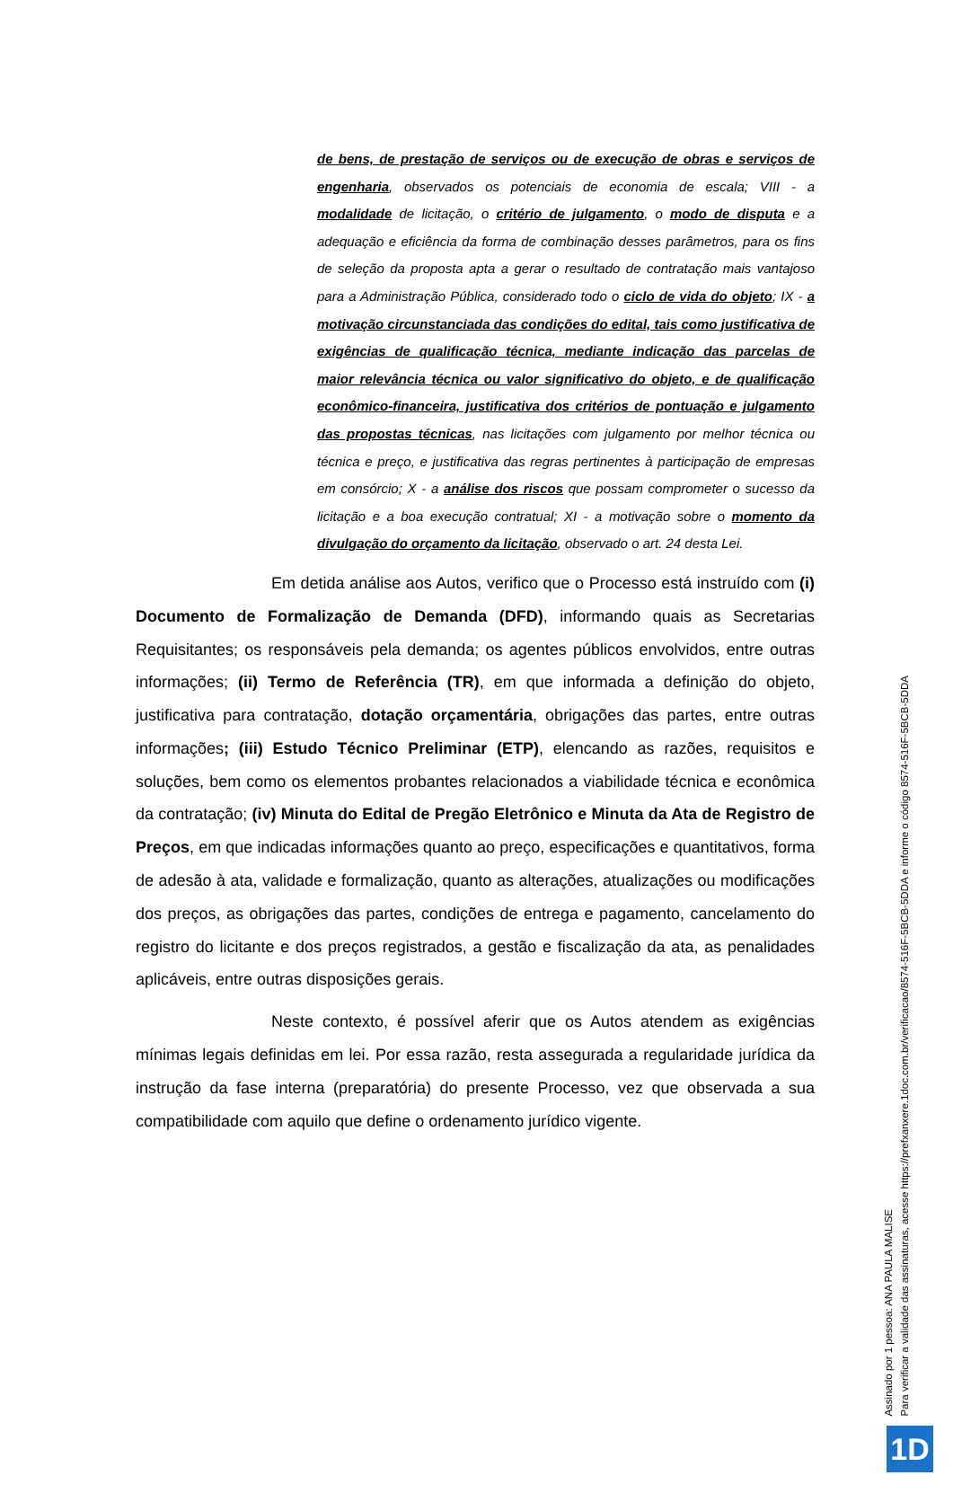de bens, de prestação de serviços ou de execução de obras e serviços de engenharia, observados os potenciais de economia de escala; VIII - a modalidade de licitação, o critério de julgamento, o modo de disputa e a adequação e eficiência da forma de combinação desses parâmetros, para os fins de seleção da proposta apta a gerar o resultado de contratação mais vantajoso para a Administração Pública, considerado todo o ciclo de vida do objeto; IX - a motivação circunstanciada das condições do edital, tais como justificativa de exigências de qualificação técnica, mediante indicação das parcelas de maior relevância técnica ou valor significativo do objeto, e de qualificação econômico-financeira, justificativa dos critérios de pontuação e julgamento das propostas técnicas, nas licitações com julgamento por melhor técnica ou técnica e preço, e justificativa das regras pertinentes à participação de empresas em consórcio; X - a análise dos riscos que possam comprometer o sucesso da licitação e a boa execução contratual; XI - a motivação sobre o momento da divulgação do orçamento da licitação, observado o art. 24 desta Lei.
Em detida análise aos Autos, verifico que o Processo está instruído com (i) Documento de Formalização de Demanda (DFD), informando quais as Secretarias Requisitantes; os responsáveis pela demanda; os agentes públicos envolvidos, entre outras informações; (ii) Termo de Referência (TR), em que informada a definição do objeto, justificativa para contratação, dotação orçamentária, obrigações das partes, entre outras informações; (iii) Estudo Técnico Preliminar (ETP), elencando as razões, requisitos e soluções, bem como os elementos probantes relacionados a viabilidade técnica e econômica da contratação; (iv) Minuta do Edital de Pregão Eletrônico e Minuta da Ata de Registro de Preços, em que indicadas informações quanto ao preço, especificações e quantitativos, forma de adesão à ata, validade e formalização, quanto as alterações, atualizações ou modificações dos preços, as obrigações das partes, condições de entrega e pagamento, cancelamento do registro do licitante e dos preços registrados, a gestão e fiscalização da ata, as penalidades aplicáveis, entre outras disposições gerais.
Neste contexto, é possível aferir que os Autos atendem as exigências mínimas legais definidas em lei. Por essa razão, resta assegurada a regularidade jurídica da instrução da fase interna (preparatória) do presente Processo, vez que observada a sua compatibilidade com aquilo que define o ordenamento jurídico vigente.
Assinado por 1 pessoa: ANA PAULA MALISE
Para verificar a validade das assinaturas, acesse https://prefxanxere.1doc.com.br/verificacao/8574-516F-5BCB-5DDA e informe o código 8574-516F-5BCB-5DDA
1D